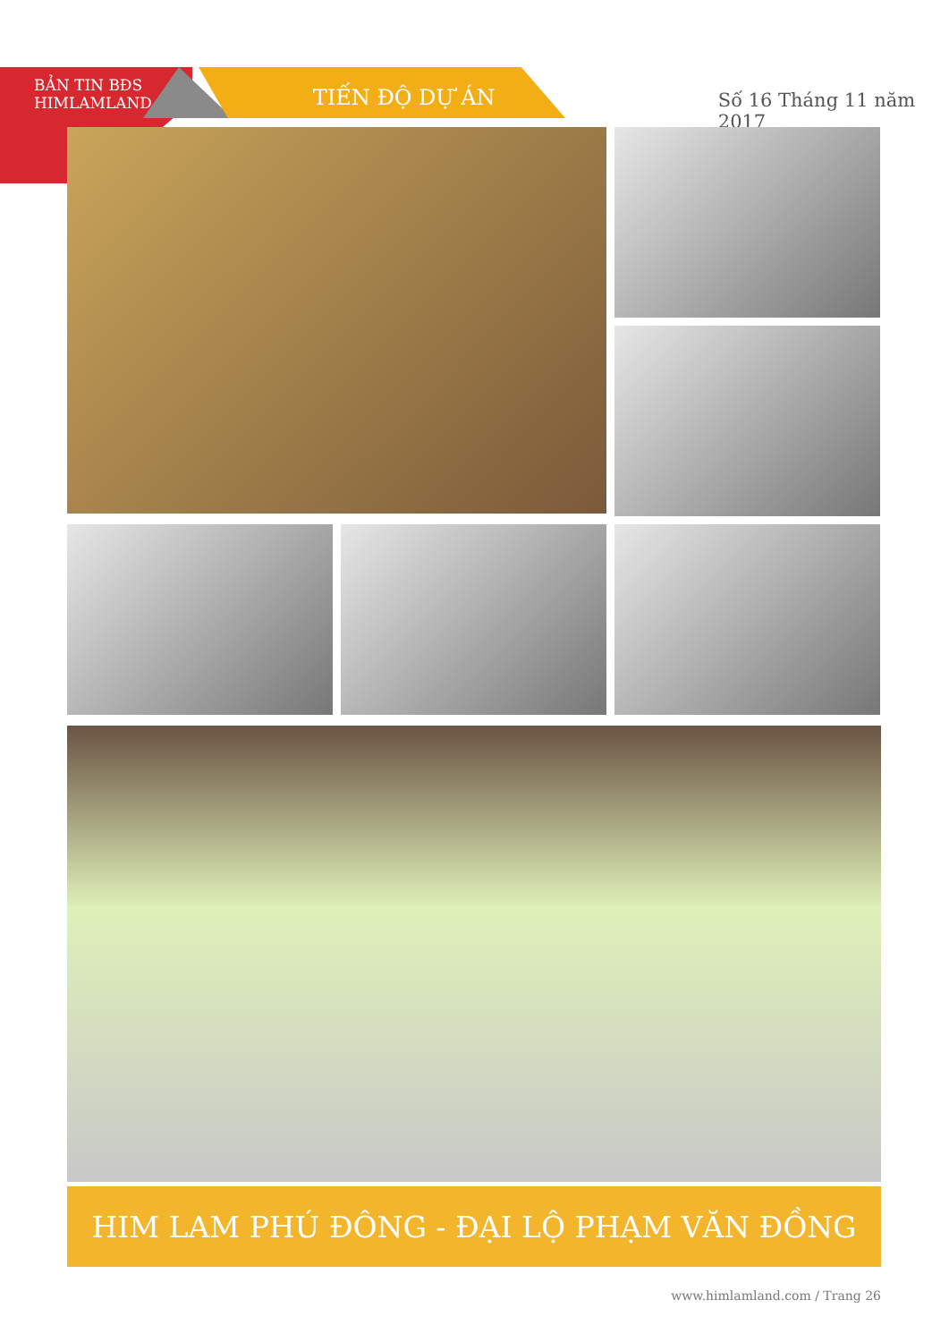BẢN TIN BĐS
HIMLAMLAND
TIẾN ĐỘ DỰ ÁN
Số 16 Tháng 11 năm 2017
HIM LAM PHÚ ĐÔNG - ĐẠI LỘ PHẠM VĂN ĐỒNG
www.himlamland.com / Trang 26